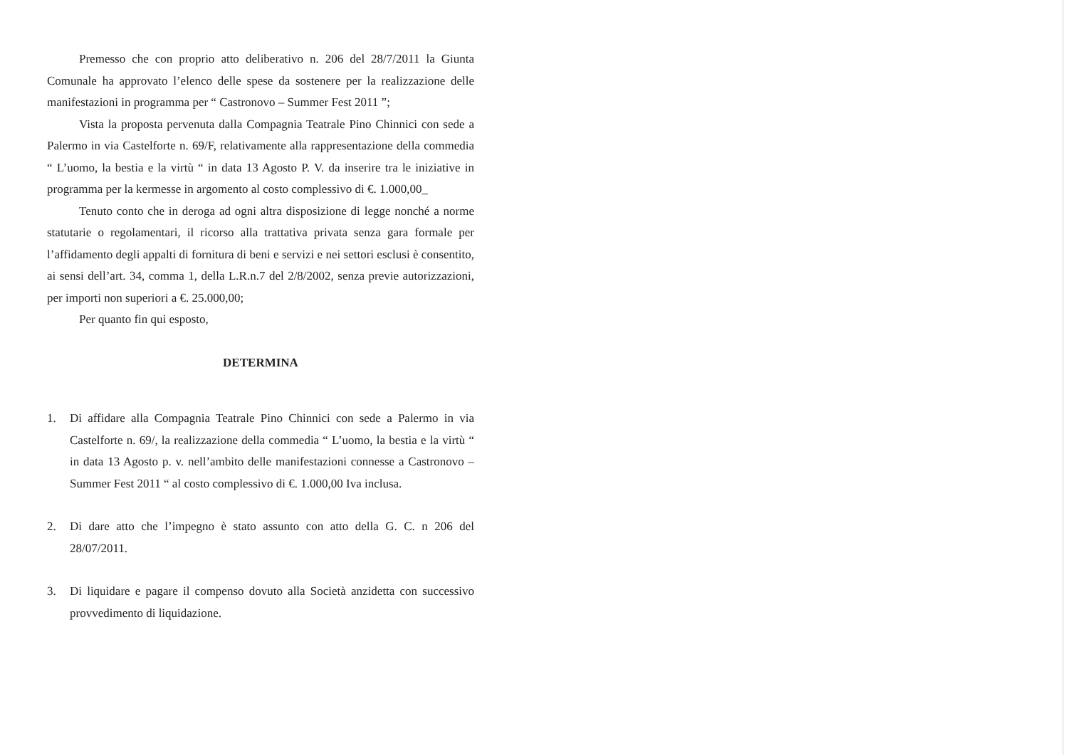Premesso che con proprio atto deliberativo n. 206 del 28/7/2011 la Giunta Comunale ha approvato l’elenco delle spese da sostenere per la realizzazione delle manifestazioni in programma per “ Castronovo – Summer Fest 2011 ”;
Vista la proposta pervenuta dalla Compagnia Teatrale Pino Chinnici con sede a Palermo in via Castelforte n. 69/F, relativamente alla rappresentazione della commedia “ L’uomo, la bestia e la virtù “ in data 13 Agosto P. V. da inserire tra le iniziative in programma per la kermesse in argomento al costo complessivo di €. 1.000,00_
Tenuto conto che in deroga ad ogni altra disposizione di legge nonché a norme statutarie o regolamentari, il ricorso alla trattativa privata senza gara formale per l’affidamento degli appalti di fornitura di beni e servizi e nei settori esclusi è consentito, ai sensi dell’art. 34, comma 1, della L.R.n.7 del 2/8/2002, senza previe autorizzazioni, per importi non superiori a €. 25.000,00;
Per quanto fin qui esposto,
DETERMINA
1. Di affidare alla Compagnia Teatrale Pino Chinnici con sede a Palermo in via Castelforte n. 69/, la realizzazione della commedia “ L’uomo, la bestia e la virtù “ in data 13 Agosto p. v. nell’ambito delle manifestazioni connesse a Castronovo – Summer Fest 2011 “ al costo complessivo di €. 1.000,00 Iva inclusa.
2. Di dare atto che l’impegno è stato assunto con atto della G. C. n 206 del 28/07/2011.
3. Di liquidare e pagare il compenso dovuto alla Società anzidetta con successivo provvedimento di liquidazione.